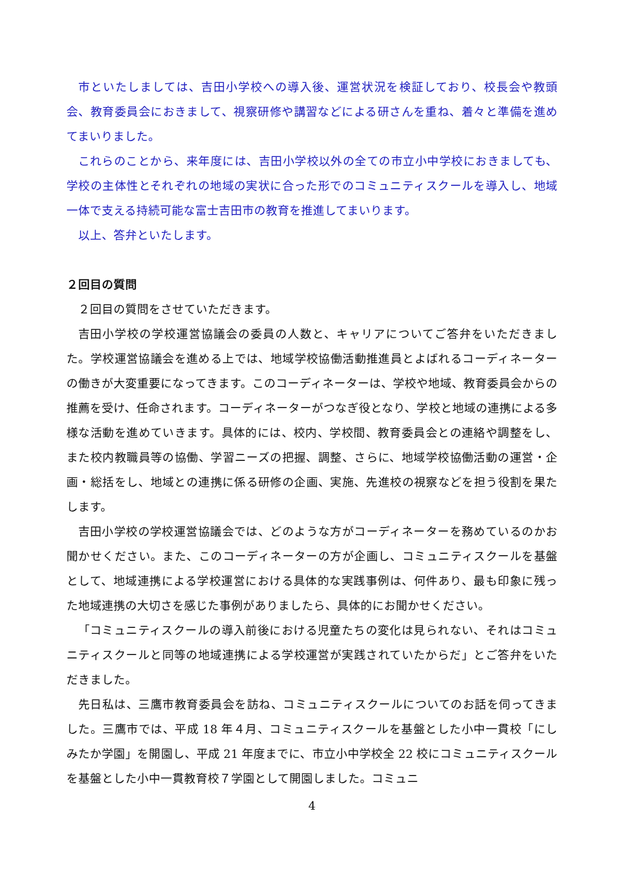市といたしましては、吉田小学校への導入後、運営状況を検証しており、校長会や教頭会、教育委員会におきまして、視察研修や講習などによる研さんを重ね、着々と準備を進めてまいりました。
これらのことから、来年度には、吉田小学校以外の全ての市立小中学校におきましても、学校の主体性とそれぞれの地域の実状に合った形でのコミュニティスクールを導入し、地域一体で支える持続可能な富士吉田市の教育を推進してまいります。
以上、答弁といたします。
２回目の質問
２回目の質問をさせていただきます。
吉田小学校の学校運営協議会の委員の人数と、キャリアについてご答弁をいただきました。学校運営協議会を進める上では、地域学校協働活動推進員とよばれるコーディネーターの働きが大変重要になってきます。このコーディネーターは、学校や地域、教育委員会からの推薦を受け、任命されます。コーディネーターがつなぎ役となり、学校と地域の連携による多様な活動を進めていきます。具体的には、校内、学校間、教育委員会との連絡や調整をし、また校内教職員等の協働、学習ニーズの把握、調整、さらに、地域学校協働活動の運営・企画・総括をし、地域との連携に係る研修の企画、実施、先進校の視察などを担う役割を果たします。
吉田小学校の学校運営協議会では、どのような方がコーディネーターを務めているのかお聞かせください。また、このコーディネーターの方が企画し、コミュニティスクールを基盤として、地域連携による学校運営における具体的な実践事例は、何件あり、最も印象に残った地域連携の大切さを感じた事例がありましたら、具体的にお聞かせください。
「コミュニティスクールの導入前後における児童たちの変化は見られない、それはコミュニティスクールと同等の地域連携による学校運営が実践されていたからだ」とご答弁をいただきました。
先日私は、三鷹市教育委員会を訪ね、コミュニティスクールについてのお話を伺ってきました。三鷹市では、平成 18 年４月、コミュニティスクールを基盤とした小中一貫校「にしみたか学園」を開園し、平成 21 年度までに、市立小中学校全 22 校にコミュニティスクールを基盤とした小中一貫教育校７学園として開園しました。コミュニ
4